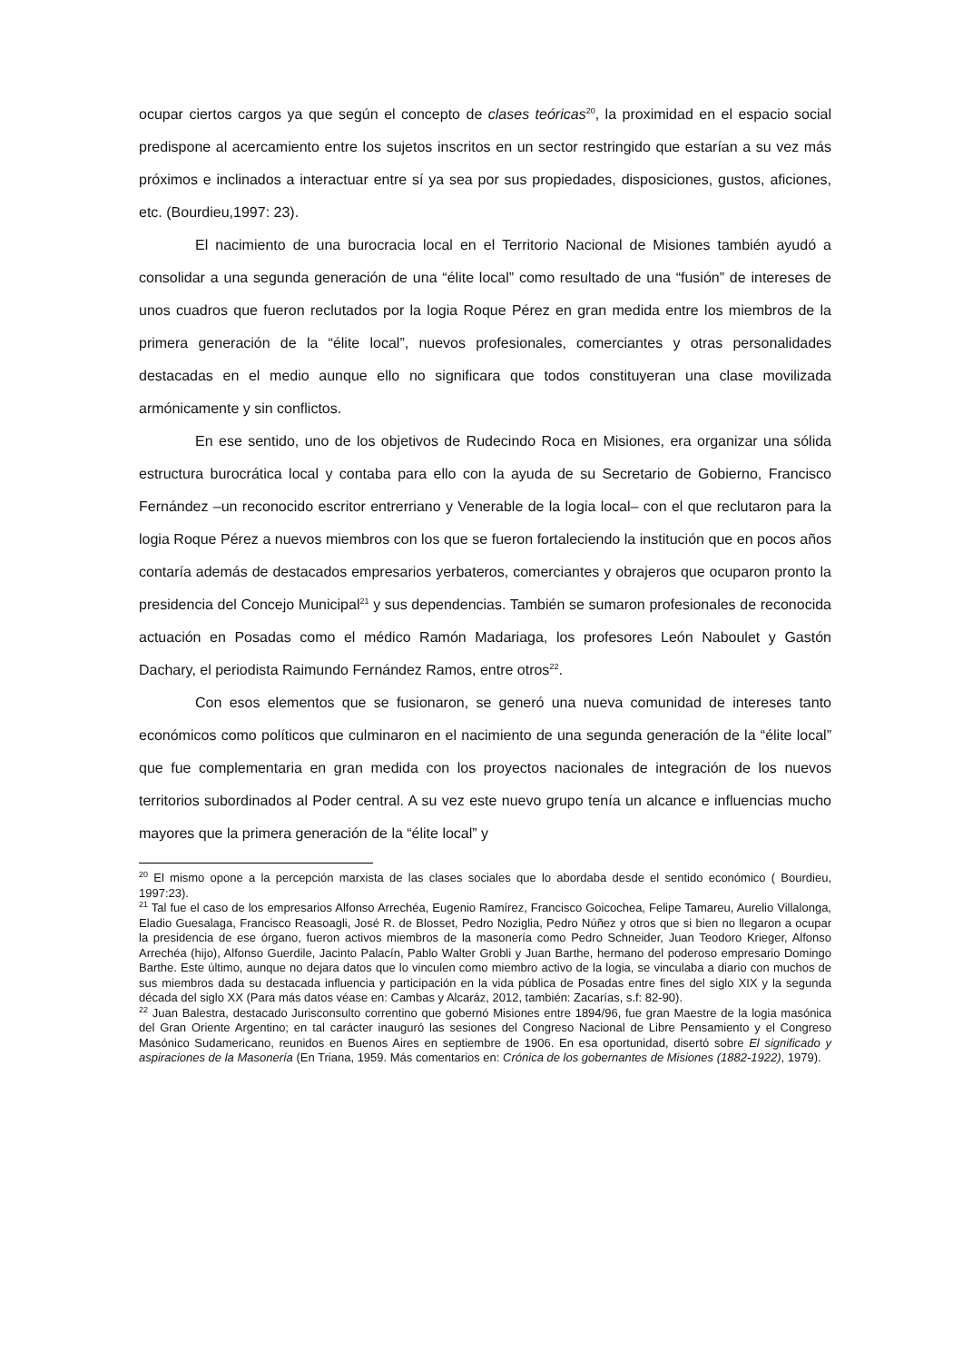ocupar ciertos cargos ya que según el concepto de clases teóricas<sup>20</sup>, la proximidad en el espacio social predispone al acercamiento entre los sujetos inscritos en un sector restringido que estarían a su vez más próximos e inclinados a interactuar entre sí ya sea por sus propiedades, disposiciones, gustos, aficiones, etc. (Bourdieu,1997: 23).
El nacimiento de una burocracia local en el Territorio Nacional de Misiones también ayudó a consolidar a una segunda generación de una “élite local” como resultado de una “fusión” de intereses de unos cuadros que fueron reclutados por la logia Roque Pérez en gran medida entre los miembros de la primera generación de la “élite local”, nuevos profesionales, comerciantes y otras personalidades destacadas en el medio aunque ello no significara que todos constituyeran una clase movilizada armónicamente y sin conflictos.
En ese sentido, uno de los objetivos de Rudecindo Roca en Misiones, era organizar una sólida estructura burocrática local y contaba para ello con la ayuda de su Secretario de Gobierno, Francisco Fernández –un reconocido escritor entrerriano y Venerable de la logia local– con el que reclutaron para la logia Roque Pérez a nuevos miembros con los que se fueron fortaleciendo la institución que en pocos años contaría además de destacados empresarios yerbateros, comerciantes y obrajeros que ocuparon pronto la presidencia del Concejo Municipal<sup>21</sup> y sus dependencias. También se sumaron profesionales de reconocida actuación en Posadas como el médico Ramón Madariaga, los profesores León Naboulet y Gastón Dachary, el periodista Raimundo Fernández Ramos, entre otros<sup>22</sup>.
Con esos elementos que se fusionaron, se generó una nueva comunidad de intereses tanto económicos como políticos que culminaron en el nacimiento de una segunda generación de la “élite local” que fue complementaria en gran medida con los proyectos nacionales de integración de los nuevos territorios subordinados al Poder central. A su vez este nuevo grupo tenía un alcance e influencias mucho mayores que la primera generación de la “élite local” y
<sup>20</sup> El mismo opone a la percepción marxista de las clases sociales que lo abordaba desde el sentido económico ( Bourdieu, 1997:23).
<sup>21</sup> Tal fue el caso de los empresarios Alfonso Arrechéa, Eugenio Ramírez, Francisco Goicochea, Felipe Tamareu, Aurelio Villalonga, Eladio Guesalaga, Francisco Reasoagli, José R. de Blosset, Pedro Noziglia, Pedro Núñez y otros que si bien no llegaron a ocupar la presidencia de ese órgano, fueron activos miembros de la masonería como Pedro Schneider, Juan Teodoro Krieger, Alfonso Arrechéa (hijo), Alfonso Guerdile, Jacinto Palacín, Pablo Walter Grobli y Juan Barthe, hermano del poderoso empresario Domingo Barthe. Este último, aunque no dejara datos que lo vinculen como miembro activo de la logia, se vinculaba a diario con muchos de sus miembros dada su destacada influencia y participación en la vida pública de Posadas entre fines del siglo XIX y la segunda década del siglo XX (Para más datos véase en: Cambas y Alcaráz, 2012, también: Zacarías, s.f: 82-90).
<sup>22</sup> Juan Balestra, destacado Jurisconsulto correntino que gobernó Misiones entre 1894/96, fue gran Maestre de la logia masónica del Gran Oriente Argentino; en tal carácter inauguró las sesiones del Congreso Nacional de Libre Pensamiento y el Congreso Masónico Sudamericano, reunidos en Buenos Aires en septiembre de 1906. En esa oportunidad, disertó sobre El significado y aspiraciones de la Masonería (En Triana, 1959. Más comentarios en: Crónica de los gobernantes de Misiones (1882-1922), 1979).